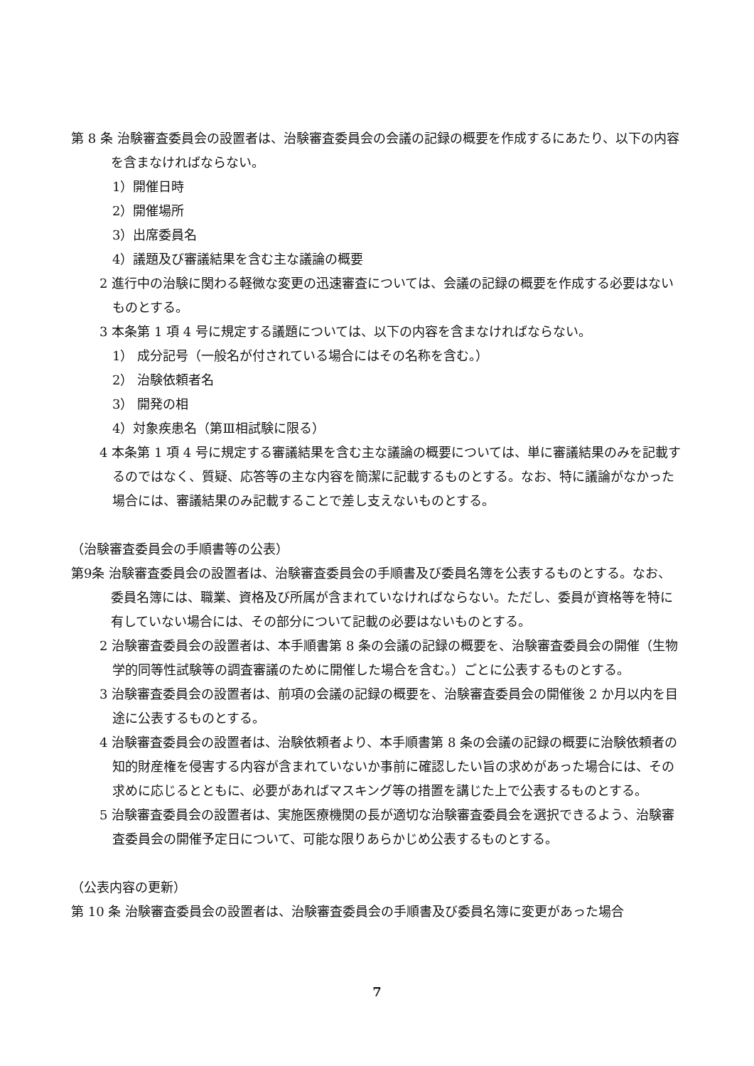第 8 条 治験審査委員会の設置者は、治験審査委員会の会議の記録の概要を作成するにあたり、以下の内容を含まなければならない。
1）開催日時
2）開催場所
3）出席委員名
4）議題及び審議結果を含む主な議論の概要
2 進行中の治験に関わる軽微な変更の迅速審査については、会議の記録の概要を作成する必要はないものとする。
3 本条第 1 項 4 号に規定する議題については、以下の内容を含まなければならない。
1） 成分記号（一般名が付されている場合にはその名称を含む。）
2） 治験依頼者名
3） 開発の相
4）対象疾患名（第Ⅲ相試験に限る）
4 本条第 1 項 4 号に規定する審議結果を含む主な議論の概要については、単に審議結果のみを記載するのではなく、質疑、応答等の主な内容を簡潔に記載するものとする。なお、特に議論がなかった場合には、審議結果のみ記載することで差し支えないものとする。
（治験審査委員会の手順書等の公表）
第9条 治験審査委員会の設置者は、治験審査委員会の手順書及び委員名簿を公表するものとする。なお、委員名簿には、職業、資格及び所属が含まれていなければならない。ただし、委員が資格等を特に有していない場合には、その部分について記載の必要はないものとする。
2 治験審査委員会の設置者は、本手順書第 8 条の会議の記録の概要を、治験審査委員会の開催（生物学的同等性試験等の調査審議のために開催した場合を含む。）ごとに公表するものとする。
3 治験審査委員会の設置者は、前項の会議の記録の概要を、治験審査委員会の開催後 2 か月以内を目途に公表するものとする。
4 治験審査委員会の設置者は、治験依頼者より、本手順書第 8 条の会議の記録の概要に治験依頼者の知的財産権を侵害する内容が含まれていないか事前に確認したい旨の求めがあった場合には、その求めに応じるとともに、必要があればマスキング等の措置を講じた上で公表するものとする。
5 治験審査委員会の設置者は、実施医療機関の長が適切な治験審査委員会を選択できるよう、治験審査委員会の開催予定日について、可能な限りあらかじめ公表するものとする。
（公表内容の更新）
第 10 条 治験審査委員会の設置者は、治験審査委員会の手順書及び委員名簿に変更があった場合
7